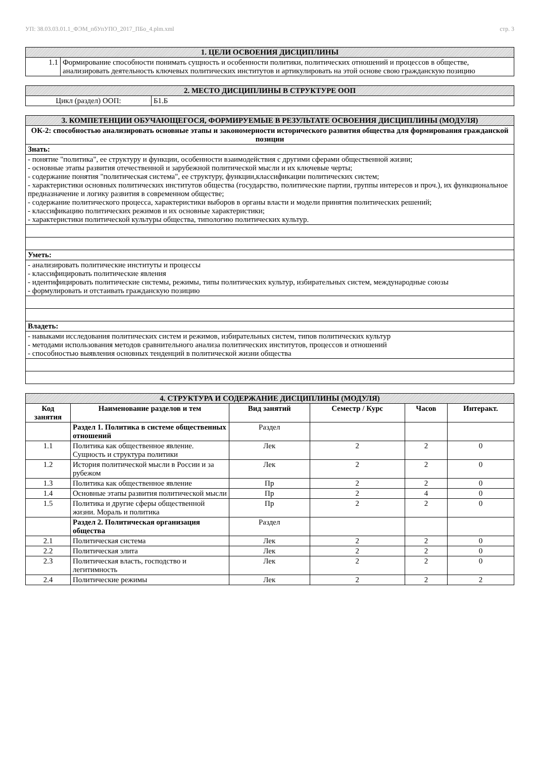УП: 38.03.03.01.1_ФЭМ_пбУпУПО_2017_ПБо_4.plm.xml стр. 3
| 1. ЦЕЛИ ОСВОЕНИЯ ДИСЦИПЛИНЫ | |
| --- | --- |
| 1.1 | Формирование способности понимать сущность и особенности политики, политических отношений и процессов в обществе, анализировать деятельность ключевых политических институтов и артикулировать на этой основе свою гражданскую позицию |
| 2. МЕСТО ДИСЦИПЛИНЫ В СТРУКТУРЕ ООП | |
| --- | --- |
| Цикл (раздел) ООП: | Б1.Б |
| 3. КОМПЕТЕНЦИИ ОБУЧАЮЩЕГОСЯ, ФОРМИРУЕМЫЕ В РЕЗУЛЬТАТЕ ОСВОЕНИЯ ДИСЦИПЛИНЫ (МОДУЛЯ) |
| --- |
| ОК-2: способностью анализировать основные этапы и закономерности исторического развития общества для формирования гражданской позиции |
| Знать: |
| - понятие "политика", ее структуру и функции, особенности взаимодействия с другими сферами общественной жизни; - основные этапы развития отечественной и зарубежной политической мысли и их ключевые черты; - содержание понятия "политическая система", ее структуру, функции,классификации политических систем; - характеристики основных политических институтов общества (государство, политические партии, группы интересов и проч.), их функциональное предназначение и логику развития в современном обществе; - содержание политического процесса, характеристики выборов в органы власти и модели принятия политических решений; - классификацию политических режимов и их основные характеристики; - характеристики политической культуры общества, типологию политических культур. |
| Уметь: |
| - анализировать политические институты и процессы - классифицировать политические явления - идентифицировать политические системы, режимы, типы политических культур, избирательных систем, международные союзы - формулировать и отстаивать гражданскую позицию |
| Владеть: |
| - навыками исследования политических систем и режимов, избирательных систем, типов политических культур - методами использования методов сравнительного анализа политических институтов, процессов и отношений - способностью выявления основных тенденций в политической жизни общества |
| 4. СТРУКТУРА И СОДЕРЖАНИЕ ДИСЦИПЛИНЫ (МОДУЛЯ) | | | | | |
| --- | --- | --- | --- | --- | --- |
| Код занятия | Наименование разделов и тем | Вид занятий | Семестр / Курс | Часов | Интеракт. |
| | Раздел 1. Политика в системе общественных отношений | Раздел | | | |
| 1.1 | Политика как общественное явление. Сущность и структура политики | Лек | 2 | 2 | 0 |
| 1.2 | История политической мысли в России и за рубежом | Лек | 2 | 2 | 0 |
| 1.3 | Политика как общественное явление | Пр | 2 | 2 | 0 |
| 1.4 | Основные этапы развития политической мысли | Пр | 2 | 4 | 0 |
| 1.5 | Политика и другие сферы общественной жизни. Мораль и политика | Пр | 2 | 2 | 0 |
| | Раздел 2. Политическая организация общества | Раздел | | | |
| 2.1 | Политическая система | Лек | 2 | 2 | 0 |
| 2.2 | Политическая элита | Лек | 2 | 2 | 0 |
| 2.3 | Политическая власть, господство и легитимность | Лек | 2 | 2 | 0 |
| 2.4 | Политические режимы | Лек | 2 | 2 | 2 |